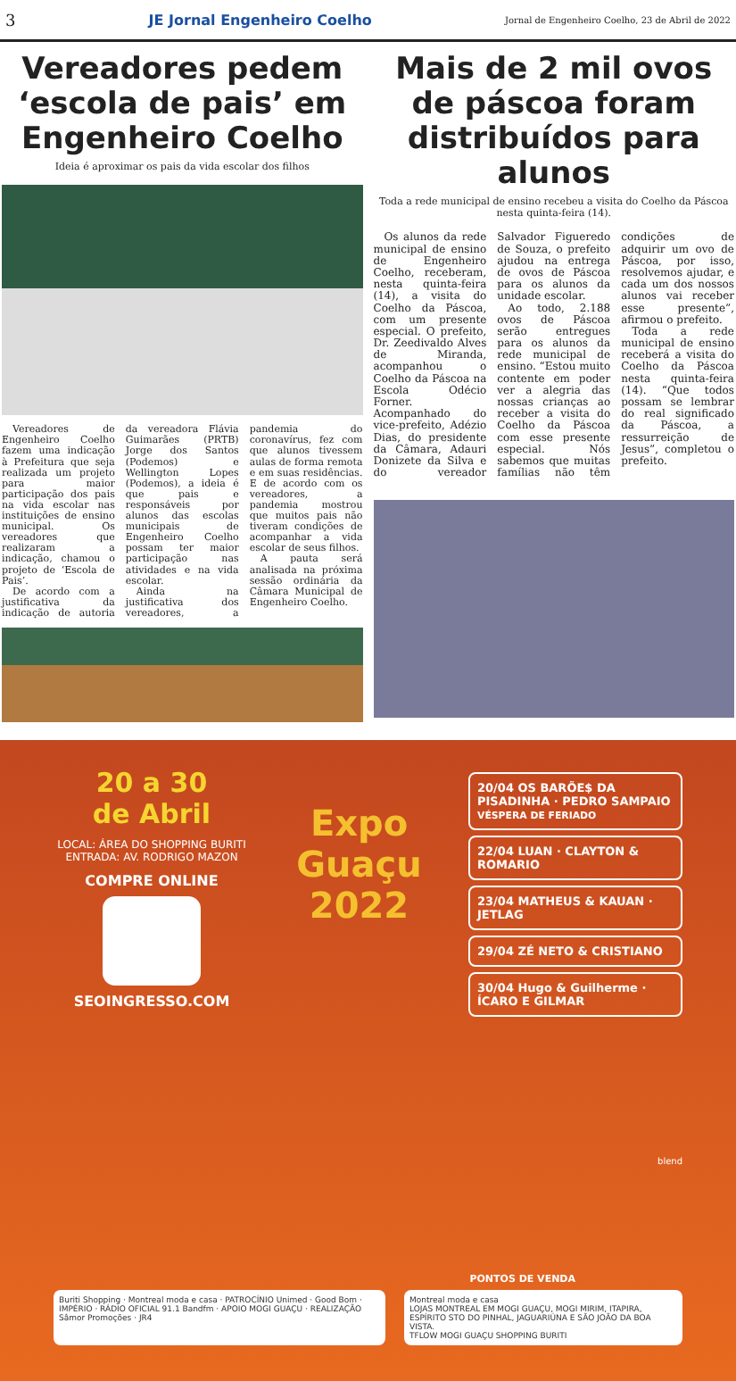3 JE Jornal Engenheiro Coelho Jornal de Engenheiro Coelho, 23 de Abril de 2022
Vereadores pedem ‘escola de pais’ em Engenheiro Coelho
Ideia é aproximar os pais da vida escolar dos filhos
Vereadores de Engenheiro Coelho fazem uma indicação à Prefeitura que seja realizada um projeto para maior participação dos pais na vida escolar nas instituições de ensino municipal. Os vereadores que realizaram a indicação, chamou o projeto de ‘Escola de Pais’.
De acordo com a justificativa da indicação de autoria da vereadora Flávia Guimarães (PRTB) Jorge dos Santos (Podemos) e Wellington Lopes (Podemos), a ideia é que pais e responsáveis por alunos das escolas municipais de Engenheiro Coelho possam ter maior participação nas atividades e na vida escolar.
Ainda na justificativa dos vereadores, a pandemia do coronavírus, fez com que alunos tivessem aulas de forma remota e em suas residências. E de acordo com os vereadores, a pandemia mostrou que muitos pais não tiveram condições de acompanhar a vida escolar de seus filhos.
A pauta será analisada na próxima sessão ordinária da Câmara Municipal de Engenheiro Coelho.
Mais de 2 mil ovos de páscoa foram distribuídos para alunos
Toda a rede municipal de ensino recebeu a visita do Coelho da Páscoa nesta quinta-feira (14).
Os alunos da rede municipal de ensino de Engenheiro Coelho, receberam, nesta quinta-feira (14), a visita do Coelho da Páscoa, com um presente especial. O prefeito, Dr. Zeedivaldo Alves de Miranda, acompanhou o Coelho da Páscoa na Escola Odécio Forner. Acompanhado do vice-prefeito, Adézio Dias, do presidente da Câmara, Adauri Donizete da Silva e do vereador Salvador Figueredo de Souza, o prefeito ajudou na entrega de ovos de Páscoa para os alunos da unidade escolar.
Ao todo, 2.188 ovos de Páscoa serão entregues para os alunos da rede municipal de ensino. “Estou muito contente em poder ver a alegria das nossas crianças ao receber a visita do Coelho da Páscoa com esse presente especial. Nós sabemos que muitas famílias não têm condições de adquirir um ovo de Páscoa, por isso, resolvemos ajudar, e cada um dos nossos alunos vai receber esse presente”, afirmou o prefeito.
Toda a rede municipal de ensino receberá a visita do Coelho da Páscoa nesta quinta-feira (14). “Que todos possam se lembrar do real significado da Páscoa, a ressurreição de Jesus”, completou o prefeito.
20 a 30
de Abril
LOCAL: ÁREA DO SHOPPING BURITI
ENTRADA: AV. RODRIGO MAZON
COMPRE ONLINE
SEOINGRESSO.COM
Expo
Guaçu
2022
20/04 OS BARÕE$ DA PISADINHA · PEDRO SAMPAIO
VÉSPERA DE FERIADO
22/04 LUAN · CLAYTON & ROMARIO
23/04 MATHEUS & KAUAN · JETLAG
29/04 ZÉ NETO & CRISTIANO
30/04 Hugo & Guilherme · ÍCARO E GILMAR
blend
PONTOS DE VENDA
Buriti Shopping · Montreal moda e casa · PATROCÍNIO Unimed · Good Bom · IMPÉRIO · RÁDIO OFICIAL 91.1 Bandfm · APOIO MOGI GUAÇU · REALIZAÇÃO Sâmor Promoções · JR4
Montreal moda e casa
LOJAS MONTREAL EM MOGI GUAÇU, MOGI MIRIM, ITAPIRA, ESPÍRITO STO DO PINHAL, JAGUARIÚNA E SÃO JOÃO DA BOA VISTA.
TFLOW MOGI GUAÇU SHOPPING BURITI